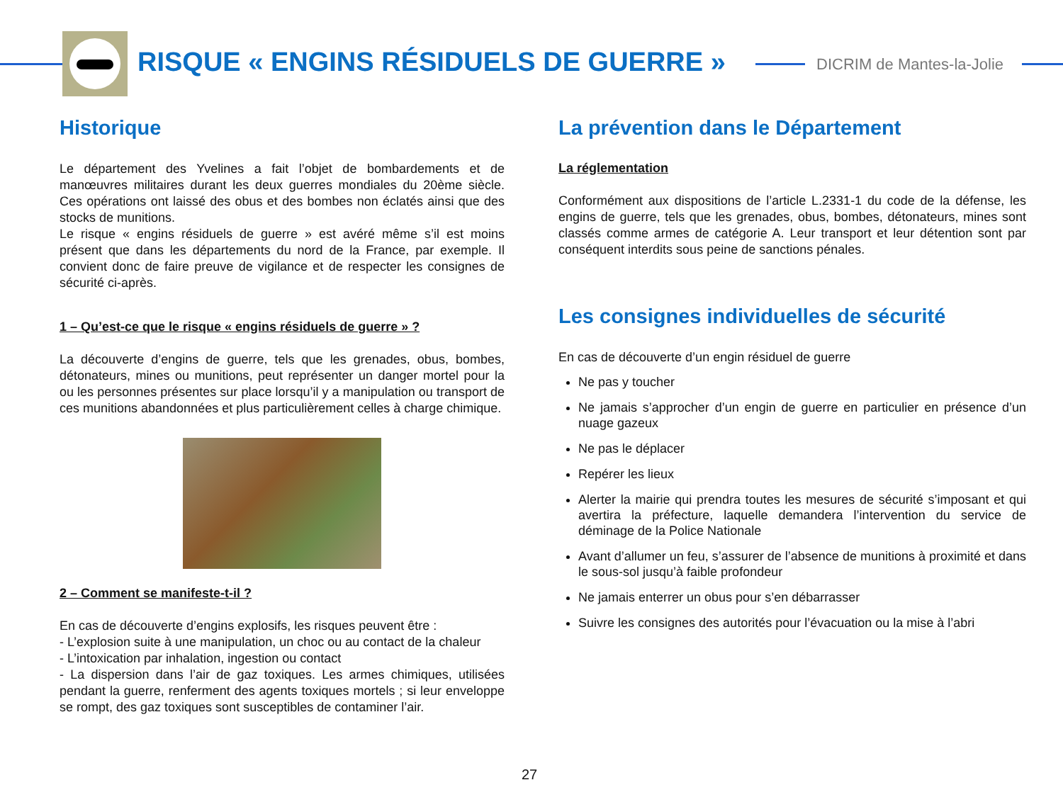RISQUE « ENGINS RÉSIDUELS DE GUERRE »
DICRIM de Mantes-la-Jolie
Historique
Le département des Yvelines a fait l’objet de bombardements et de manœuvres militaires durant les deux guerres mondiales du 20ème siècle. Ces opérations ont laissé des obus et des bombes non éclatés ainsi que des stocks de munitions.
Le risque « engins résiduels de guerre » est avéré même s’il est moins présent que dans les départements du nord de la France, par exemple. Il convient donc de faire preuve de vigilance et de respecter les consignes de sécurité ci-après.
1 – Qu’est-ce que le risque « engins résiduels de guerre » ?
La découverte d’engins de guerre, tels que les grenades, obus, bombes, détonateurs, mines ou munitions, peut représenter un danger mortel pour la ou les personnes présentes sur place lorsqu’il y a manipulation ou transport de ces munitions abandonnées et plus particulièrement celles à charge chimique.
2 – Comment se manifeste-t-il ?
En cas de découverte d’engins explosifs, les risques peuvent être :
- L’explosion suite à une manipulation, un choc ou au contact de la chaleur
- L’intoxication par inhalation, ingestion ou contact
- La dispersion dans l’air de gaz toxiques. Les armes chimiques, utilisées pendant la guerre, renferment des agents toxiques mortels ; si leur enveloppe se rompt, des gaz toxiques sont susceptibles de contaminer l’air.
La prévention dans le Département
La réglementation
Conformément aux dispositions de l’article L.2331-1 du code de la défense, les engins de guerre, tels que les grenades, obus, bombes, détonateurs, mines sont classés comme armes de catégorie A. Leur transport et leur détention sont par conséquent interdits sous peine de sanctions pénales.
Les consignes individuelles de sécurité
En cas de découverte d’un engin résiduel de guerre
Ne pas y toucher
Ne jamais s’approcher d’un engin de guerre en particulier en présence d’un nuage gazeux
Ne pas le déplacer
Repérer les lieux
Alerter la mairie qui prendra toutes les mesures de sécurité s’imposant et qui avertira la préfecture, laquelle demandera l’intervention du service de déminage de la Police Nationale
Avant d’allumer un feu, s’assurer de l’absence de munitions à proximité et dans le sous-sol jusqu’à faible profondeur
Ne jamais enterrer un obus pour s’en débarrasser
Suivre les consignes des autorités pour l’évacuation ou la mise à l’abri
27